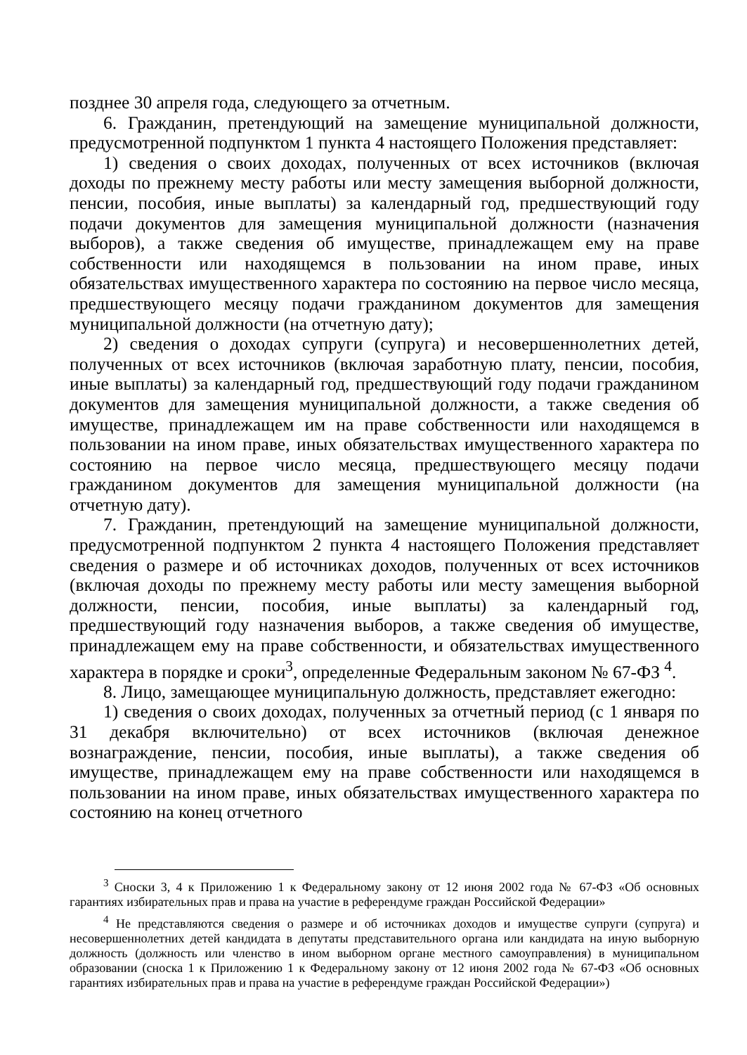позднее 30 апреля года, следующего за отчетным.
6. Гражданин, претендующий на замещение муниципальной должности, предусмотренной подпунктом 1 пункта 4 настоящего Положения представляет:
1) сведения о своих доходах, полученных от всех источников (включая доходы по прежнему месту работы или месту замещения выборной должности, пенсии, пособия, иные выплаты) за календарный год, предшествующий году подачи документов для замещения муниципальной должности (назначения выборов), а также сведения об имуществе, принадлежащем ему на праве собственности или находящемся в пользовании на ином праве, иных обязательствах имущественного характера по состоянию на первое число месяца, предшествующего месяцу подачи гражданином документов для замещения муниципальной должности (на отчетную дату);
2) сведения о доходах супруги (супруга) и несовершеннолетних детей, полученных от всех источников (включая заработную плату, пенсии, пособия, иные выплаты) за календарный год, предшествующий году подачи гражданином документов для замещения муниципальной должности, а также сведения об имуществе, принадлежащем им на праве собственности или находящемся в пользовании на ином праве, иных обязательствах имущественного характера по состоянию на первое число месяца, предшествующего месяцу подачи гражданином документов для замещения муниципальной должности (на отчетную дату).
7. Гражданин, претендующий на замещение муниципальной должности, предусмотренной подпунктом 2 пункта 4 настоящего Положения представляет сведения о размере и об источниках доходов, полученных от всех источников (включая доходы по прежнему месту работы или месту замещения выборной должности, пенсии, пособия, иные выплаты) за календарный год, предшествующий году назначения выборов, а также сведения об имуществе, принадлежащем ему на праве собственности, и обязательствах имущественного характера в порядке и сроки<sup>3</sup>, определенные Федеральным законом № 67-ФЗ <sup>4</sup>.
8. Лицо, замещающее муниципальную должность, представляет ежегодно:
1) сведения о своих доходах, полученных за отчетный период (с 1 января по 31 декабря включительно) от всех источников (включая денежное вознаграждение, пенсии, пособия, иные выплаты), а также сведения об имуществе, принадлежащем ему на праве собственности или находящемся в пользовании на ином праве, иных обязательствах имущественного характера по состоянию на конец отчетного
<sup>3</sup> Сноски 3, 4 к Приложению 1 к Федеральному закону от 12 июня 2002 года № 67-ФЗ «Об основных гарантиях избирательных прав и права на участие в референдуме граждан Российской Федерации»
<sup>4</sup> Не представляются сведения о размере и об источниках доходов и имуществе супруги (супруга) и несовершеннолетних детей кандидата в депутаты представительного органа или кандидата на иную выборную должность (должность или членство в ином выборном органе местного самоуправления) в муниципальном образовании (сноска 1 к Приложению 1 к Федеральному закону от 12 июня 2002 года № 67-ФЗ «Об основных гарантиях избирательных прав и права на участие в референдуме граждан Российской Федерации»)